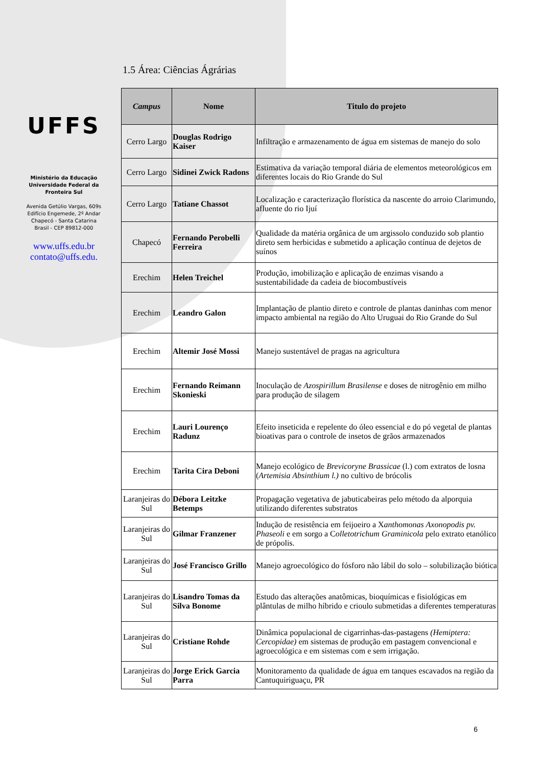UFFS
Ministério da Educação
Universidade Federal da
Fronteira Sul
Avenida Getúlio Vargas, 609s
Edifício Engemede, 2º Andar
Chapecó - Santa Catarina
Brasil - CEP 89812-000
www.uffs.edu.br
contato@uffs.edu.
1.5 Área: Ciências Ágrárias
| Campus | Nome | Titulo do projeto |
| --- | --- | --- |
| Cerro Largo | Douglas Rodrigo Kaiser | Infiltração e armazenamento de água em sistemas de manejo do solo |
| Cerro Largo | Sidinei Zwick Radons | Estimativa da variação temporal diária de elementos meteorológicos em diferentes locais do Rio Grande do Sul |
| Cerro Largo | Tatiane Chassot | Localização e caracterização florística da nascente do arroio Clarimundo, afluente do rio Ijuí |
| Chapecó | Fernando Perobelli Ferreira | Qualidade da matéria orgânica de um argissolo conduzido sob plantio direto sem herbicidas e submetido a aplicação contínua de dejetos de suínos |
| Erechim | Helen Treichel | Produção, imobilização e aplicação de enzimas visando a sustentabilidade da cadeia de biocombustíveis |
| Erechim | Leandro Galon | Implantação de plantio direto e controle de plantas daninhas com menor impacto ambiental na região do Alto Uruguai do Rio Grande do Sul |
| Erechim | Altemir José Mossi | Manejo sustentável de pragas na agricultura |
| Erechim | Fernando Reimann Skonieski | Inoculação de Azospirillum Brasilense e doses de nitrogênio em milho para produção de silagem |
| Erechim | Lauri Lourenço Radunz | Efeito inseticida e repelente do óleo essencial e do pó vegetal de plantas bioativas para o controle de insetos de grãos armazenados |
| Erechim | Tarita Cira Deboni | Manejo ecológico de Brevicoryne Brassicae (l.) com extratos de losna ( Artemisia Absinthium l.) no cultivo de brócolis |
| Laranjeiras do Sul | Débora Leitzke Betemps | Propagação vegetativa de jabuticabeiras pelo método da alporquia utilizando diferentes substratos |
| Laranjeiras do Sul | Gilmar Franzener | Indução de resistência em feijoeiro a X anthomonas Axonopodis pv. Phaseoli e em sorgo a C olletotrichum Graminicola pelo extrato etanólico de própolis. |
| Laranjeiras do Sul | José Francisco Grillo | Manejo agroecológico do fósforo não lábil do solo – solubilização biótica |
| Laranjeiras do Sul | Lisandro Tomas da Silva Bonome | Estudo das alterações anatômicas, bioquímicas e fisiológicas em plântulas de milho híbrido e crioulo submetidas a diferentes temperaturas |
| Laranjeiras do Sul | Cristiane Rohde | Dinâmica populacional de cigarrinhas-das-pastagens (Hemiptera: Cercopidae) em sistemas de produção em pastagem convencional e agroecológica e em sistemas com e sem irrigação. |
| Laranjeiras do Sul | Jorge Erick Garcia Parra | Monitoramento da qualidade de água em tanques escavados na região da Cantuquiriguaçu, PR |
6